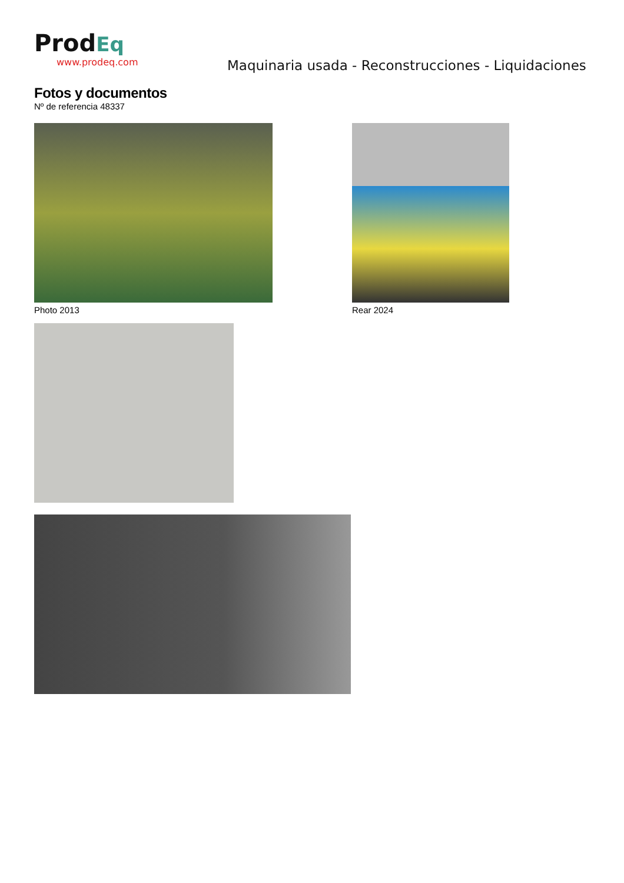ProdEq
www.prodeq.com
Maquinaria usada - Reconstrucciones - Liquidaciones
Fotos y documentos
Nº de referencia 48337
Photo 2013 Rear 2024